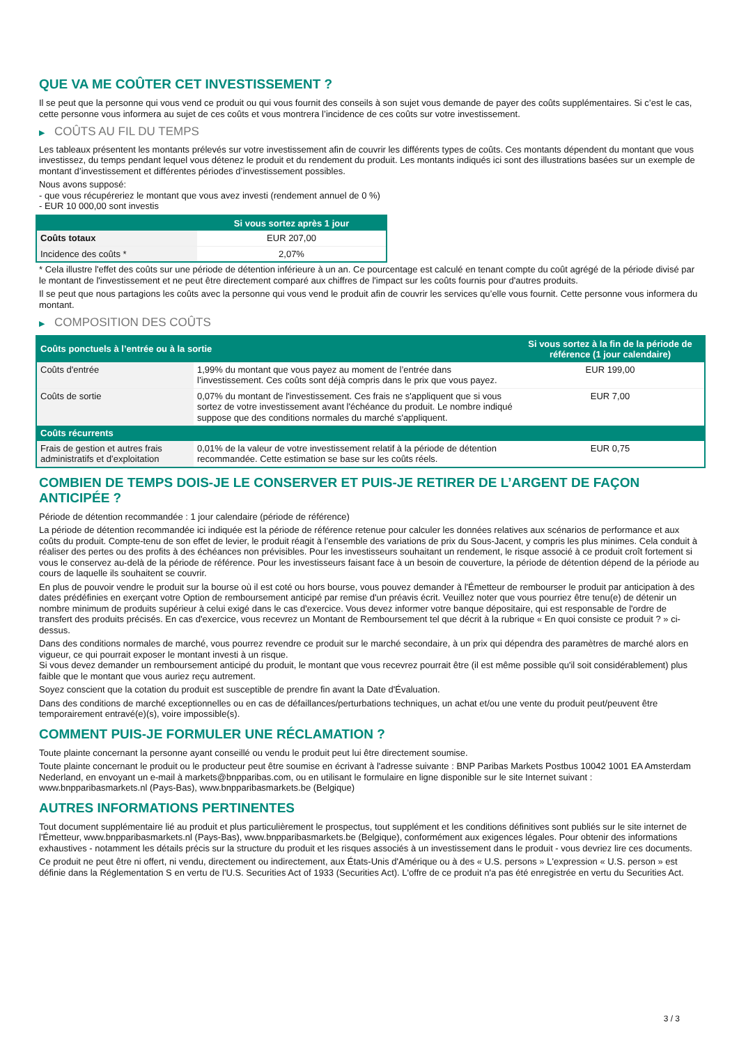QUE VA ME COÛTER CET INVESTISSEMENT ?
Il se peut que la personne qui vous vend ce produit ou qui vous fournit des conseils à son sujet vous demande de payer des coûts supplémentaires. Si c’est le cas, cette personne vous informera au sujet de ces coûts et vous montrera l’incidence de ces coûts sur votre investissement.
▶ COÛTS AU FIL DU TEMPS
Les tableaux présentent les montants prélevés sur votre investissement afin de couvrir les différents types de coûts. Ces montants dépendent du montant que vous investissez, du temps pendant lequel vous détenez le produit et du rendement du produit. Les montants indiqués ici sont des illustrations basées sur un exemple de montant d’investissement et différentes périodes d’investissement possibles.
Nous avons supposé:
- que vous récupéreriez le montant que vous avez investi (rendement annuel de 0 %)
- EUR 10 000,00 sont investis
| | Si vous sortez après 1 jour |
| --- | --- |
| Coûts totaux | EUR 207,00 |
| Incidence des coûts * | 2,07% |
* Cela illustre l'effet des coûts sur une période de détention inférieure à un an. Ce pourcentage est calculé en tenant compte du coût agrégé de la période divisé par le montant de l'investissement et ne peut être directement comparé aux chiffres de l'impact sur les coûts fournis pour d'autres produits.
Il se peut que nous partagions les coûts avec la personne qui vous vend le produit afin de couvrir les services qu’elle vous fournit. Cette personne vous informera du montant.
▶ COMPOSITION DES COÛTS
| Coûts ponctuels à l’entrée ou à la sortie | | Si vous sortez à la fin de la période de référence (1 jour calendaire) |
| --- | --- | --- |
| Coûts d'entrée | 1,99% du montant que vous payez au moment de l’entrée dans l’investissement. Ces coûts sont déjà compris dans le prix que vous payez. | EUR 199,00 |
| Coûts de sortie | 0,07% du montant de l'investissement. Ces frais ne s'appliquent que si vous sortez de votre investissement avant l'échéance du produit. Le nombre indiqué suppose que des conditions normales du marché s'appliquent. | EUR 7,00 |
| Coûts récurrents | | |
| Frais de gestion et autres frais administratifs et d’exploitation | 0,01% de la valeur de votre investissement relatif à la période de détention recommandée. Cette estimation se base sur les coûts réels. | EUR 0,75 |
COMBIEN DE TEMPS DOIS-JE LE CONSERVER ET PUIS-JE RETIRER DE L’ARGENT DE FAÇON ANTICIPÉE ?
Période de détention recommandée : 1 jour calendaire (période de référence)
La période de détention recommandée ici indiquée est la période de référence retenue pour calculer les données relatives aux scénarios de performance et aux coûts du produit. Compte-tenu de son effet de levier, le produit réagit à l’ensemble des variations de prix du Sous-Jacent, y compris les plus minimes. Cela conduit à réaliser des pertes ou des profits à des échéances non prévisibles. Pour les investisseurs souhaitant un rendement, le risque associé à ce produit croît fortement si vous le conservez au-delà de la période de référence. Pour les investisseurs faisant face à un besoin de couverture, la période de détention dépend de la période au cours de laquelle ils souhaitent se couvrir.
En plus de pouvoir vendre le produit sur la bourse où il est coté ou hors bourse, vous pouvez demander à l'Émetteur de rembourser le produit par anticipation à des dates prédéfinies en exerçant votre Option de remboursement anticipé par remise d'un préavis écrit. Veuillez noter que vous pourriez être tenu(e) de détenir un nombre minimum de produits supérieur à celui exigé dans le cas d'exercice. Vous devez informer votre banque dépositaire, qui est responsable de l'ordre de transfert des produits précisés. En cas d'exercice, vous recevrez un Montant de Remboursement tel que décrit à la rubrique « En quoi consiste ce produit ? » ci-dessus.
Dans des conditions normales de marché, vous pourrez revendre ce produit sur le marché secondaire, à un prix qui dépendra des paramètres de marché alors en vigueur, ce qui pourrait exposer le montant investi à un risque.
Si vous devez demander un remboursement anticipé du produit, le montant que vous recevrez pourrait être (il est même possible qu'il soit considérablement) plus faible que le montant que vous auriez reçu autrement.
Soyez conscient que la cotation du produit est susceptible de prendre fin avant la Date d'Évaluation.
Dans des conditions de marché exceptionnelles ou en cas de défaillances/perturbations techniques, un achat et/ou une vente du produit peut/peuvent être temporairement entravé(e)(s), voire impossible(s).
COMMENT PUIS-JE FORMULER UNE RÉCLAMATION ?
Toute plainte concernant la personne ayant conseillé ou vendu le produit peut lui être directement soumise.
Toute plainte concernant le produit ou le producteur peut être soumise en écrivant à l'adresse suivante : BNP Paribas Markets Postbus 10042 1001 EA Amsterdam Nederland, en envoyant un e-mail à markets@bnpparibas.com, ou en utilisant le formulaire en ligne disponible sur le site Internet suivant : www.bnpparibasmarkets.nl (Pays-Bas), www.bnpparibasmarkets.be (Belgique)
AUTRES INFORMATIONS PERTINENTES
Tout document supplémentaire lié au produit et plus particulièrement le prospectus, tout supplément et les conditions définitives sont publiés sur le site internet de l'Émetteur, www.bnpparibasmarkets.nl (Pays-Bas), www.bnpparibasmarkets.be (Belgique), conformément aux exigences légales. Pour obtenir des informations exhaustives - notamment les détails précis sur la structure du produit et les risques associés à un investissement dans le produit - vous devriez lire ces documents.
Ce produit ne peut être ni offert, ni vendu, directement ou indirectement, aux États-Unis d'Amérique ou à des « U.S. persons » L'expression « U.S. person » est définie dans la Réglementation S en vertu de l'U.S. Securities Act of 1933 (Securities Act). L'offre de ce produit n'a pas été enregistrée en vertu du Securities Act.
3 / 3